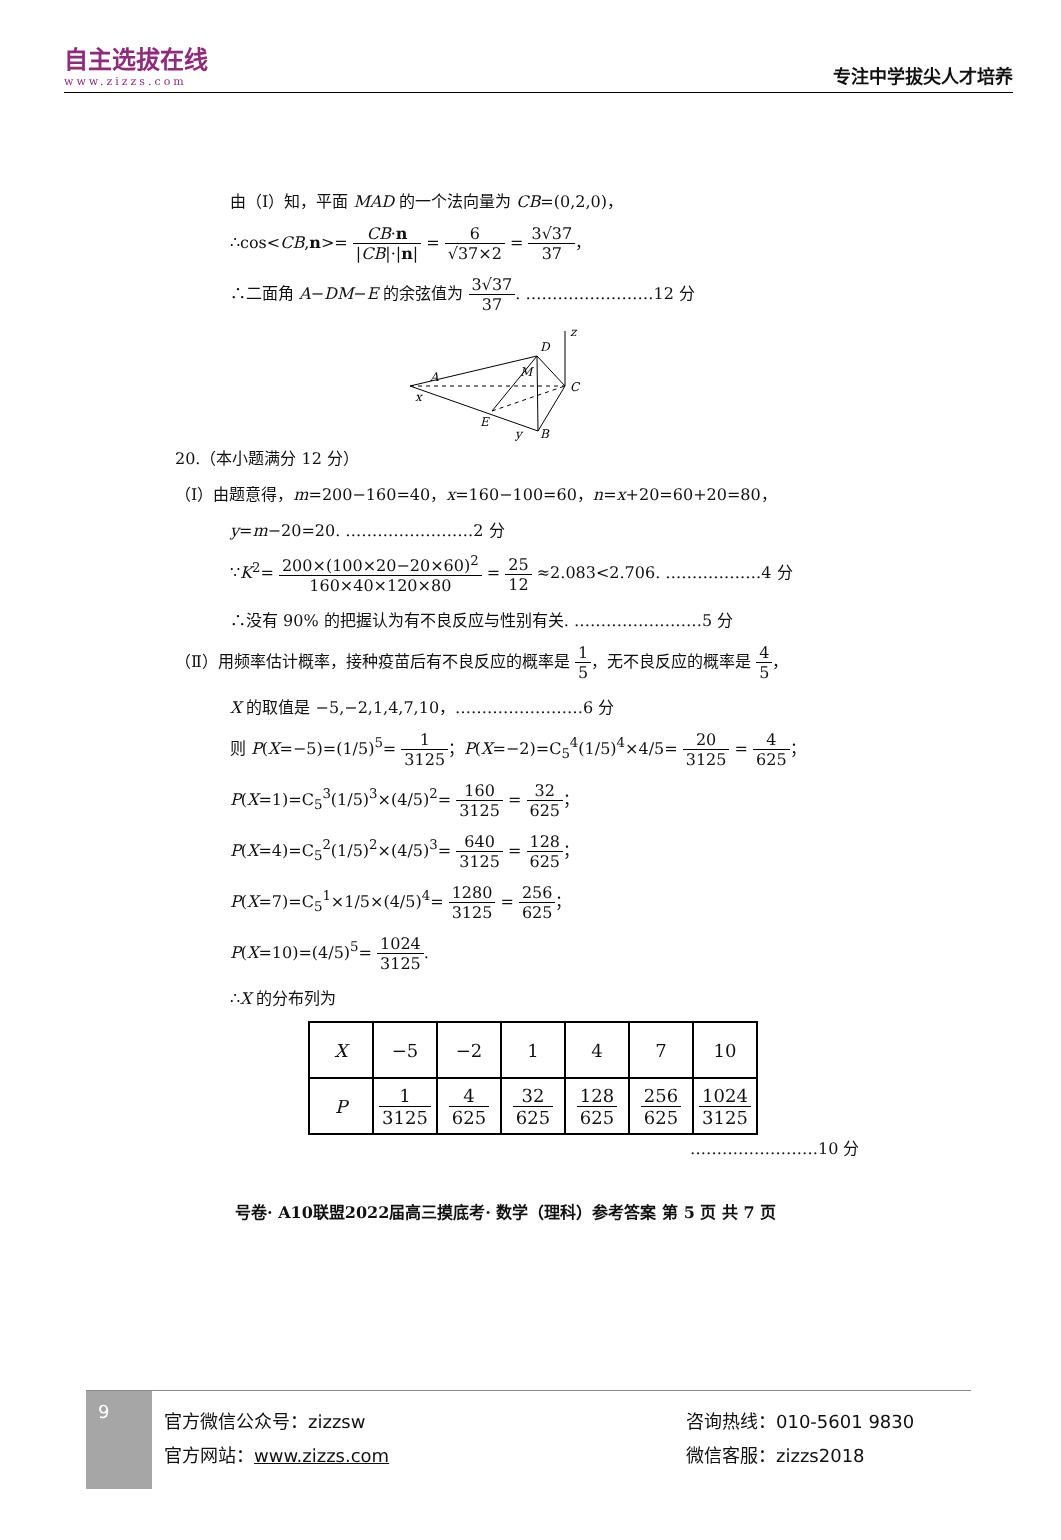自主选拔在线
www.zizzs.com
专注中学拔尖人才培养
由（Ⅰ）知，平面 MAD 的一个法向量为 CB=(0,2,0)，
∴cos<CB,n>= CB·n |CB|·|n| = 6 √37×2 = 3√37 37，
∴二面角 A−DM−E 的余弦值为 3√37 37. ……………………12 分
D
A
C
E
B
M
x
z
y
20.（本小题满分 12 分）
（Ⅰ）由题意得，m=200−160=40，x=160−100=60，n=x+20=60+20=80，
y=m−20=20. ……………………2 分
∵K<sup>2</sup>= 200×(100×20−20×60)<sup>2</sup> 160×40×120×80 = 25 12 ≈2.083<2.706. ………………4 分
∴没有 90% 的把握认为有不良反应与性别有关. ……………………5 分
（Ⅱ）用频率估计概率，接种疫苗后有不良反应的概率是 1 5，无不良反应的概率是 4 5，
X 的取值是 −5,−2,1,4,7,10，……………………6 分
则 P(X=−5)=(1/5)<sup>5</sup>= 1 3125；P(X=−2)=C<sub>5</sub><sup>4</sup>(1/5)<sup>4</sup>×4/5= 20 3125 = 4 625；
P(X=1)=C<sub>5</sub><sup>3</sup>(1/5)<sup>3</sup>×(4/5)<sup>2</sup>= 160 3125 = 32 625；
P(X=4)=C<sub>5</sub><sup>2</sup>(1/5)<sup>2</sup>×(4/5)<sup>3</sup>= 640 3125 = 128 625；
P(X=7)=C<sub>5</sub><sup>1</sup>×1/5×(4/5)<sup>4</sup>= 1280 3125 = 256 625；
P(X=10)=(4/5)<sup>5</sup>= 1024 3125.
∴X 的分布列为
| X | −5 | −2 | 1 | 4 | 7 | 10 |
| P | 1 3125 | 4 625 | 32 625 | 128 625 | 256 625 | 1024 3125 |
……………………10 分
号卷· A10联盟2022届高三摸底考· 数学（理科）参考答案 第 5 页 共 7 页
9
官方微信公众号：zizzsw
官方网站：www.zizzs.com
咨询热线：010-5601 9830
微信客服：zizzs2018